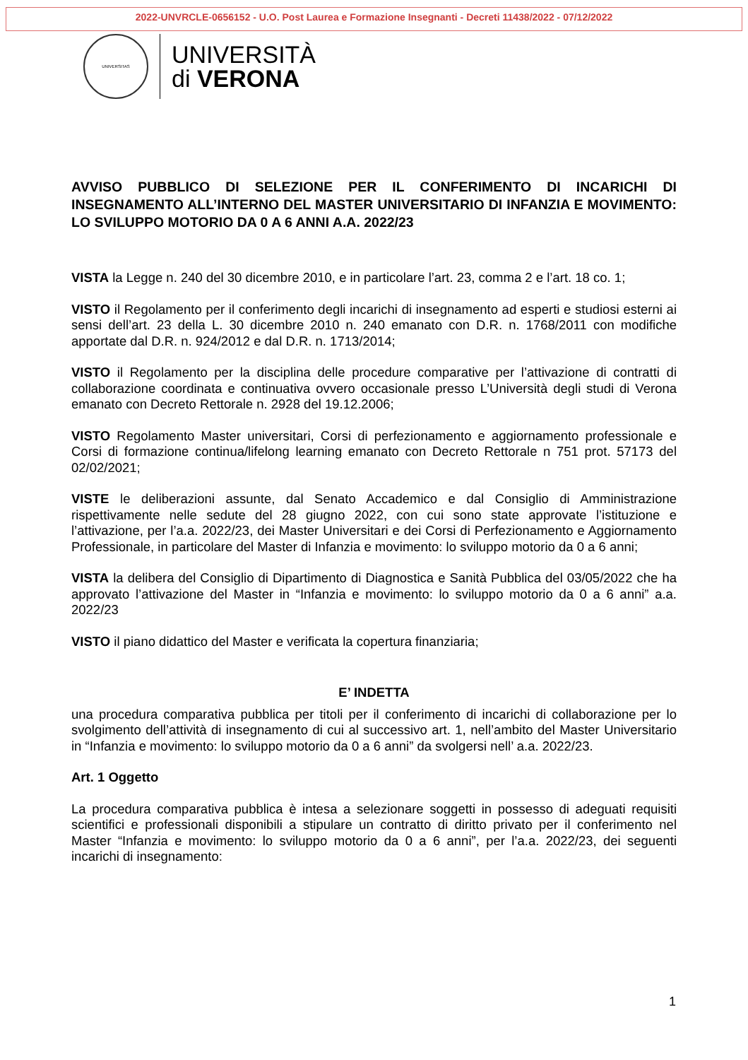2022-UNVRCLE-0656152 - U.O. Post Laurea e Formazione Insegnanti - Decreti 11438/2022 - 07/12/2022
UNIVERSITAS
UNIVERSITÀ
di VERONA
AVVISO PUBBLICO DI SELEZIONE PER IL CONFERIMENTO DI INCARICHI DI INSEGNAMENTO ALL’INTERNO DEL MASTER UNIVERSITARIO DI INFANZIA E MOVIMENTO: LO SVILUPPO MOTORIO DA 0 A 6 ANNI A.A. 2022/23
VISTA la Legge n. 240 del 30 dicembre 2010, e in particolare l’art. 23, comma 2 e l’art. 18 co. 1;
VISTO il Regolamento per il conferimento degli incarichi di insegnamento ad esperti e studiosi esterni ai sensi dell’art. 23 della L. 30 dicembre 2010 n. 240 emanato con D.R. n. 1768/2011 con modifiche apportate dal D.R. n. 924/2012 e dal D.R. n. 1713/2014;
VISTO il Regolamento per la disciplina delle procedure comparative per l’attivazione di contratti di collaborazione coordinata e continuativa ovvero occasionale presso L’Università degli studi di Verona emanato con Decreto Rettorale n. 2928 del 19.12.2006;
VISTO Regolamento Master universitari, Corsi di perfezionamento e aggiornamento professionale e Corsi di formazione continua/lifelong learning emanato con Decreto Rettorale n 751 prot. 57173 del 02/02/2021;
VISTE le deliberazioni assunte, dal Senato Accademico e dal Consiglio di Amministrazione rispettivamente nelle sedute del 28 giugno 2022, con cui sono state approvate l’istituzione e l’attivazione, per l’a.a. 2022/23, dei Master Universitari e dei Corsi di Perfezionamento e Aggiornamento Professionale, in particolare del Master di Infanzia e movimento: lo sviluppo motorio da 0 a 6 anni;
VISTA la delibera del Consiglio di Dipartimento di Diagnostica e Sanità Pubblica del 03/05/2022 che ha approvato l’attivazione del Master in “Infanzia e movimento: lo sviluppo motorio da 0 a 6 anni” a.a. 2022/23
VISTO il piano didattico del Master e verificata la copertura finanziaria;
E’ INDETTA
una procedura comparativa pubblica per titoli per il conferimento di incarichi di collaborazione per lo svolgimento dell’attività di insegnamento di cui al successivo art. 1, nell’ambito del Master Universitario in “Infanzia e movimento: lo sviluppo motorio da 0 a 6 anni” da svolgersi nell’ a.a. 2022/23.
Art. 1 Oggetto
La procedura comparativa pubblica è intesa a selezionare soggetti in possesso di adeguati requisiti scientifici e professionali disponibili a stipulare un contratto di diritto privato per il conferimento nel Master “Infanzia e movimento: lo sviluppo motorio da 0 a 6 anni”, per l’a.a. 2022/23, dei seguenti incarichi di insegnamento:
1